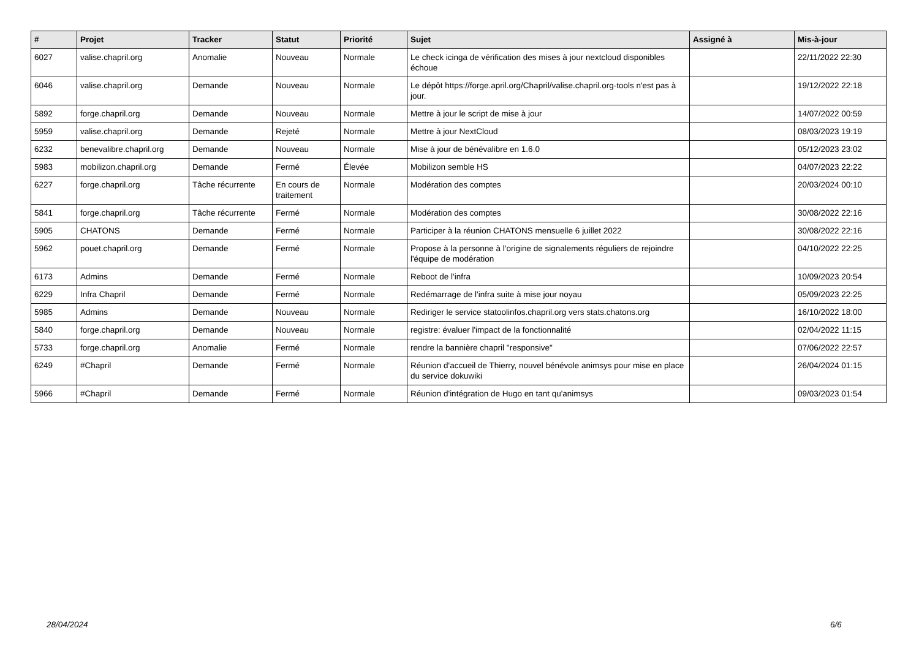| # | Projet | Tracker | Statut | Priorité | Sujet | Assigné à | Mis-à-jour |
| --- | --- | --- | --- | --- | --- | --- | --- |
| 6027 | valise.chapril.org | Anomalie | Nouveau | Normale | Le check icinga de vérification des mises à jour nextcloud disponibles échoue | | 22/11/2022 22:30 |
| 6046 | valise.chapril.org | Demande | Nouveau | Normale | Le dépôt https://forge.april.org/Chapril/valise.chapril.org-tools n'est pas à jour. | | 19/12/2022 22:18 |
| 5892 | forge.chapril.org | Demande | Nouveau | Normale | Mettre à jour le script de mise à jour | | 14/07/2022 00:59 |
| 5959 | valise.chapril.org | Demande | Rejeté | Normale | Mettre à jour NextCloud | | 08/03/2023 19:19 |
| 6232 | benevalibre.chapril.org | Demande | Nouveau | Normale | Mise à jour de bénévalibre en 1.6.0 | | 05/12/2023 23:02 |
| 5983 | mobilizon.chapril.org | Demande | Fermé | Élevée | Mobilizon semble HS | | 04/07/2023 22:22 |
| 6227 | forge.chapril.org | Tâche récurrente | En cours de traitement | Normale | Modération des comptes | | 20/03/2024 00:10 |
| 5841 | forge.chapril.org | Tâche récurrente | Fermé | Normale | Modération des comptes | | 30/08/2022 22:16 |
| 5905 | CHATONS | Demande | Fermé | Normale | Participer à la réunion CHATONS mensuelle 6 juillet 2022 | | 30/08/2022 22:16 |
| 5962 | pouet.chapril.org | Demande | Fermé | Normale | Propose à la personne à l'origine de signalements réguliers de rejoindre l'équipe de modération | | 04/10/2022 22:25 |
| 6173 | Admins | Demande | Fermé | Normale | Reboot de l'infra | | 10/09/2023 20:54 |
| 6229 | Infra Chapril | Demande | Fermé | Normale | Redémarrage de l'infra suite à mise jour noyau | | 05/09/2023 22:25 |
| 5985 | Admins | Demande | Nouveau | Normale | Rediriger le service statoolinfos.chapril.org vers stats.chatons.org | | 16/10/2022 18:00 |
| 5840 | forge.chapril.org | Demande | Nouveau | Normale | registre: évaluer l'impact de la fonctionnalité | | 02/04/2022 11:15 |
| 5733 | forge.chapril.org | Anomalie | Fermé | Normale | rendre la bannière chapril "responsive" | | 07/06/2022 22:57 |
| 6249 | #Chapril | Demande | Fermé | Normale | Réunion d'accueil de Thierry, nouvel bénévole animsys pour mise en place du service dokuwiki | | 26/04/2024 01:15 |
| 5966 | #Chapril | Demande | Fermé | Normale | Réunion d'intégration de Hugo en tant qu'animsys | | 09/03/2023 01:54 |
28/04/2024 6/6